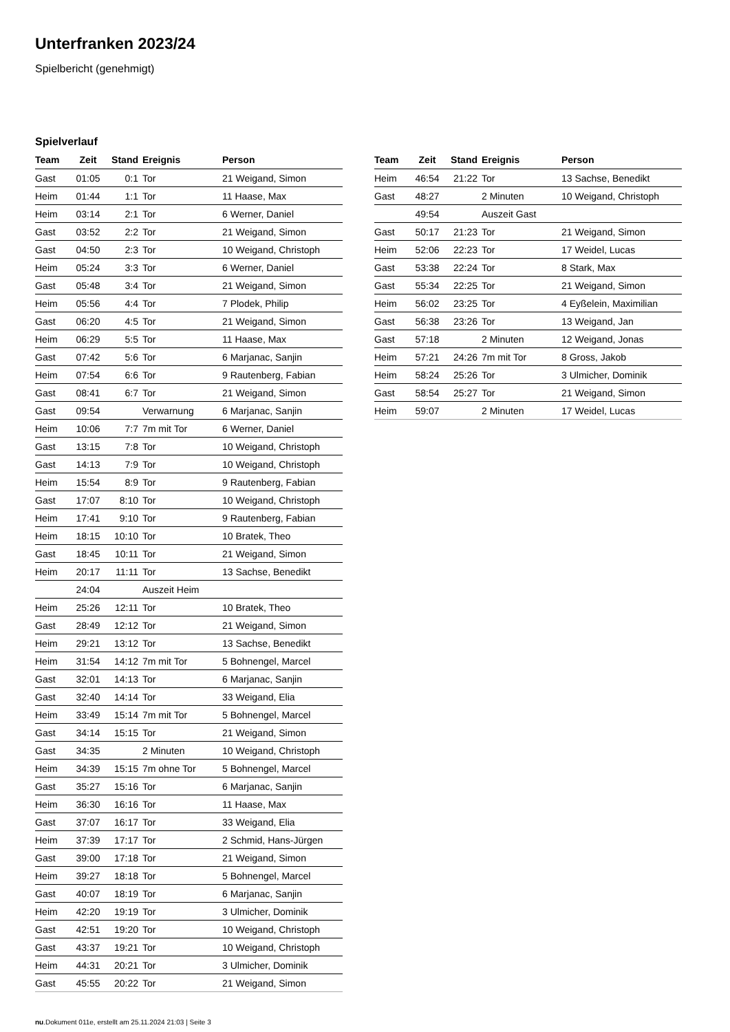Unterfranken 2023/24
Spielbericht (genehmigt)
Spielverlauf
| Team | Zeit | Stand | Ereignis | Person |
| --- | --- | --- | --- | --- |
| Gast | 01:05 | 0:1 | Tor | 21 Weigand, Simon |
| Heim | 01:44 | 1:1 | Tor | 11 Haase, Max |
| Heim | 03:14 | 2:1 | Tor | 6 Werner, Daniel |
| Gast | 03:52 | 2:2 | Tor | 21 Weigand, Simon |
| Gast | 04:50 | 2:3 | Tor | 10 Weigand, Christoph |
| Heim | 05:24 | 3:3 | Tor | 6 Werner, Daniel |
| Gast | 05:48 | 3:4 | Tor | 21 Weigand, Simon |
| Heim | 05:56 | 4:4 | Tor | 7 Plodek, Philip |
| Gast | 06:20 | 4:5 | Tor | 21 Weigand, Simon |
| Heim | 06:29 | 5:5 | Tor | 11 Haase, Max |
| Gast | 07:42 | 5:6 | Tor | 6 Marjanac, Sanjin |
| Heim | 07:54 | 6:6 | Tor | 9 Rautenberg, Fabian |
| Gast | 08:41 | 6:7 | Tor | 21 Weigand, Simon |
| Gast | 09:54 | | Verwarnung | 6 Marjanac, Sanjin |
| Heim | 10:06 | 7:7 | 7m mit Tor | 6 Werner, Daniel |
| Gast | 13:15 | 7:8 | Tor | 10 Weigand, Christoph |
| Gast | 14:13 | 7:9 | Tor | 10 Weigand, Christoph |
| Heim | 15:54 | 8:9 | Tor | 9 Rautenberg, Fabian |
| Gast | 17:07 | 8:10 | Tor | 10 Weigand, Christoph |
| Heim | 17:41 | 9:10 | Tor | 9 Rautenberg, Fabian |
| Heim | 18:15 | 10:10 | Tor | 10 Bratek, Theo |
| Gast | 18:45 | 10:11 | Tor | 21 Weigand, Simon |
| Heim | 20:17 | 11:11 | Tor | 13 Sachse, Benedikt |
| | 24:04 | | Auszeit Heim | |
| Heim | 25:26 | 12:11 | Tor | 10 Bratek, Theo |
| Gast | 28:49 | 12:12 | Tor | 21 Weigand, Simon |
| Heim | 29:21 | 13:12 | Tor | 13 Sachse, Benedikt |
| Heim | 31:54 | 14:12 | 7m mit Tor | 5 Bohnengel, Marcel |
| Gast | 32:01 | 14:13 | Tor | 6 Marjanac, Sanjin |
| Gast | 32:40 | 14:14 | Tor | 33 Weigand, Elia |
| Heim | 33:49 | 15:14 | 7m mit Tor | 5 Bohnengel, Marcel |
| Gast | 34:14 | 15:15 | Tor | 21 Weigand, Simon |
| Gast | 34:35 | | 2 Minuten | 10 Weigand, Christoph |
| Heim | 34:39 | 15:15 | 7m ohne Tor | 5 Bohnengel, Marcel |
| Gast | 35:27 | 15:16 | Tor | 6 Marjanac, Sanjin |
| Heim | 36:30 | 16:16 | Tor | 11 Haase, Max |
| Gast | 37:07 | 16:17 | Tor | 33 Weigand, Elia |
| Heim | 37:39 | 17:17 | Tor | 2 Schmid, Hans-Jürgen |
| Gast | 39:00 | 17:18 | Tor | 21 Weigand, Simon |
| Heim | 39:27 | 18:18 | Tor | 5 Bohnengel, Marcel |
| Gast | 40:07 | 18:19 | Tor | 6 Marjanac, Sanjin |
| Heim | 42:20 | 19:19 | Tor | 3 Ulmicher, Dominik |
| Gast | 42:51 | 19:20 | Tor | 10 Weigand, Christoph |
| Gast | 43:37 | 19:21 | Tor | 10 Weigand, Christoph |
| Heim | 44:31 | 20:21 | Tor | 3 Ulmicher, Dominik |
| Gast | 45:55 | 20:22 | Tor | 21 Weigand, Simon |
| Team | Zeit | Stand | Ereignis | Person |
| --- | --- | --- | --- | --- |
| Heim | 46:54 | 21:22 | Tor | 13 Sachse, Benedikt |
| Gast | 48:27 | | 2 Minuten | 10 Weigand, Christoph |
| | 49:54 | | Auszeit Gast | |
| Gast | 50:17 | 21:23 | Tor | 21 Weigand, Simon |
| Heim | 52:06 | 22:23 | Tor | 17 Weidel, Lucas |
| Gast | 53:38 | 22:24 | Tor | 8 Stark, Max |
| Gast | 55:34 | 22:25 | Tor | 21 Weigand, Simon |
| Heim | 56:02 | 23:25 | Tor | 4 Eyßelein, Maximilian |
| Gast | 56:38 | 23:26 | Tor | 13 Weigand, Jan |
| Gast | 57:18 | | 2 Minuten | 12 Weigand, Jonas |
| Heim | 57:21 | 24:26 | 7m mit Tor | 8 Gross, Jakob |
| Heim | 58:24 | 25:26 | Tor | 3 Ulmicher, Dominik |
| Gast | 58:54 | 25:27 | Tor | 21 Weigand, Simon |
| Heim | 59:07 | | 2 Minuten | 17 Weidel, Lucas |
nu.Dokument 011e, erstellt am 25.11.2024 21:03 | Seite 3